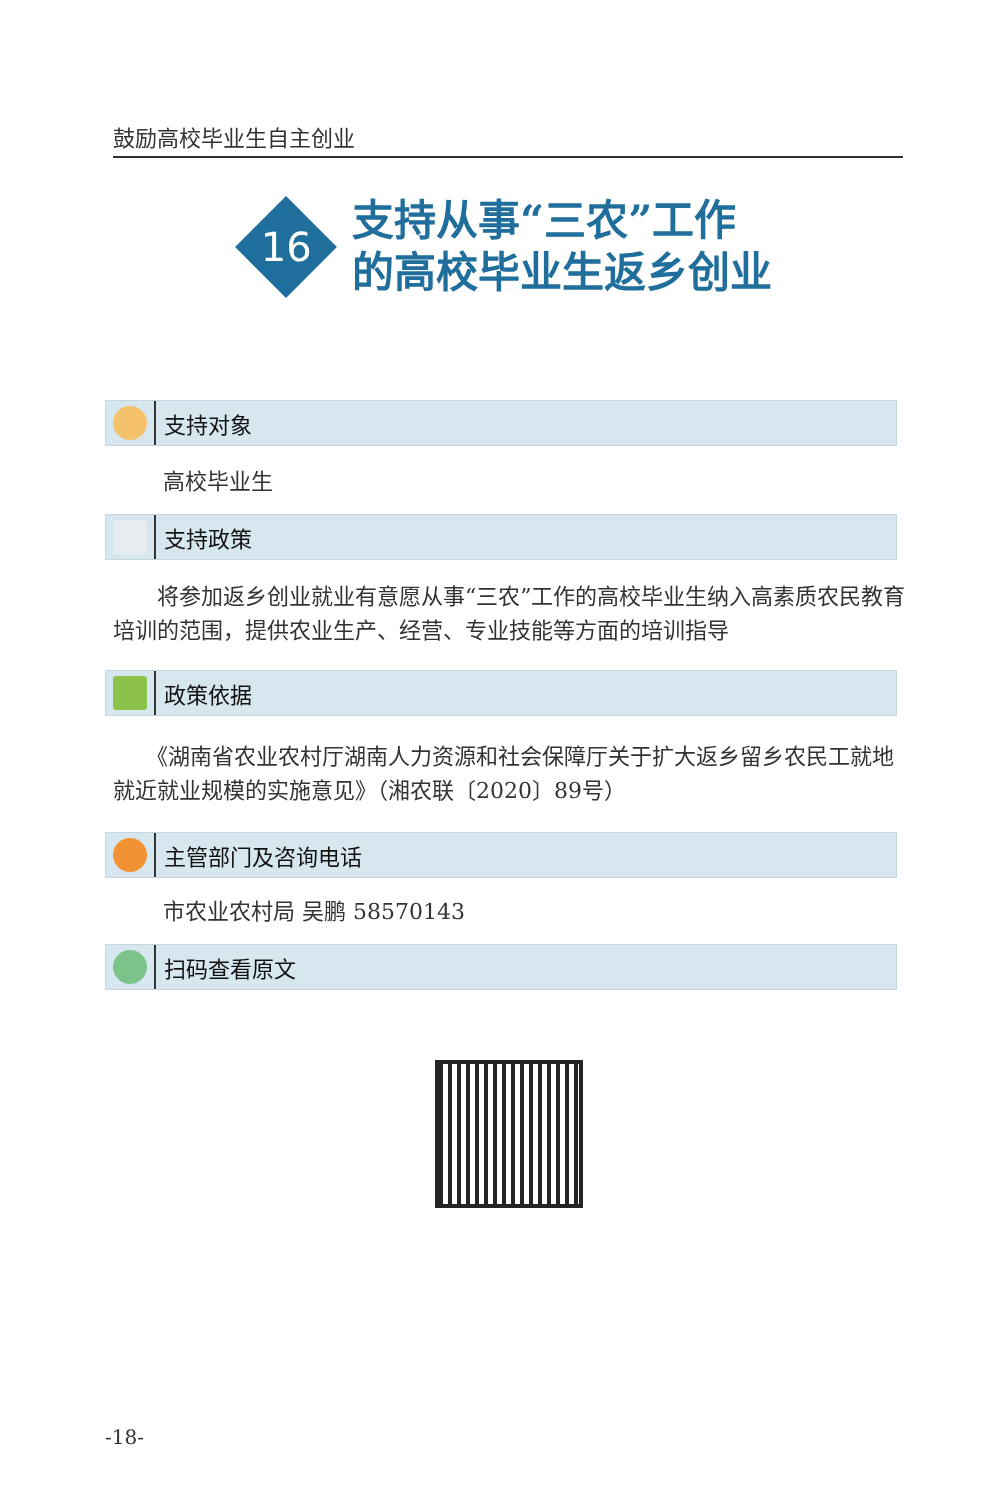鼓励高校毕业生自主创业
16
支持从事“三农”工作
的高校毕业生返乡创业
支持对象
高校毕业生
支持政策
　　将参加返乡创业就业有意愿从事“三农”工作的高校毕业生纳入高素质农民教育培训的范围，提供农业生产、经营、专业技能等方面的培训指导
政策依据
　　《湖南省农业农村厅湖南人力资源和社会保障厅关于扩大返乡留乡农民工就地就近就业规模的实施意见》（湘农联〔2020〕89号）
主管部门及咨询电话
市农业农村局 吴鹏 58570143
扫码查看原文
-18-